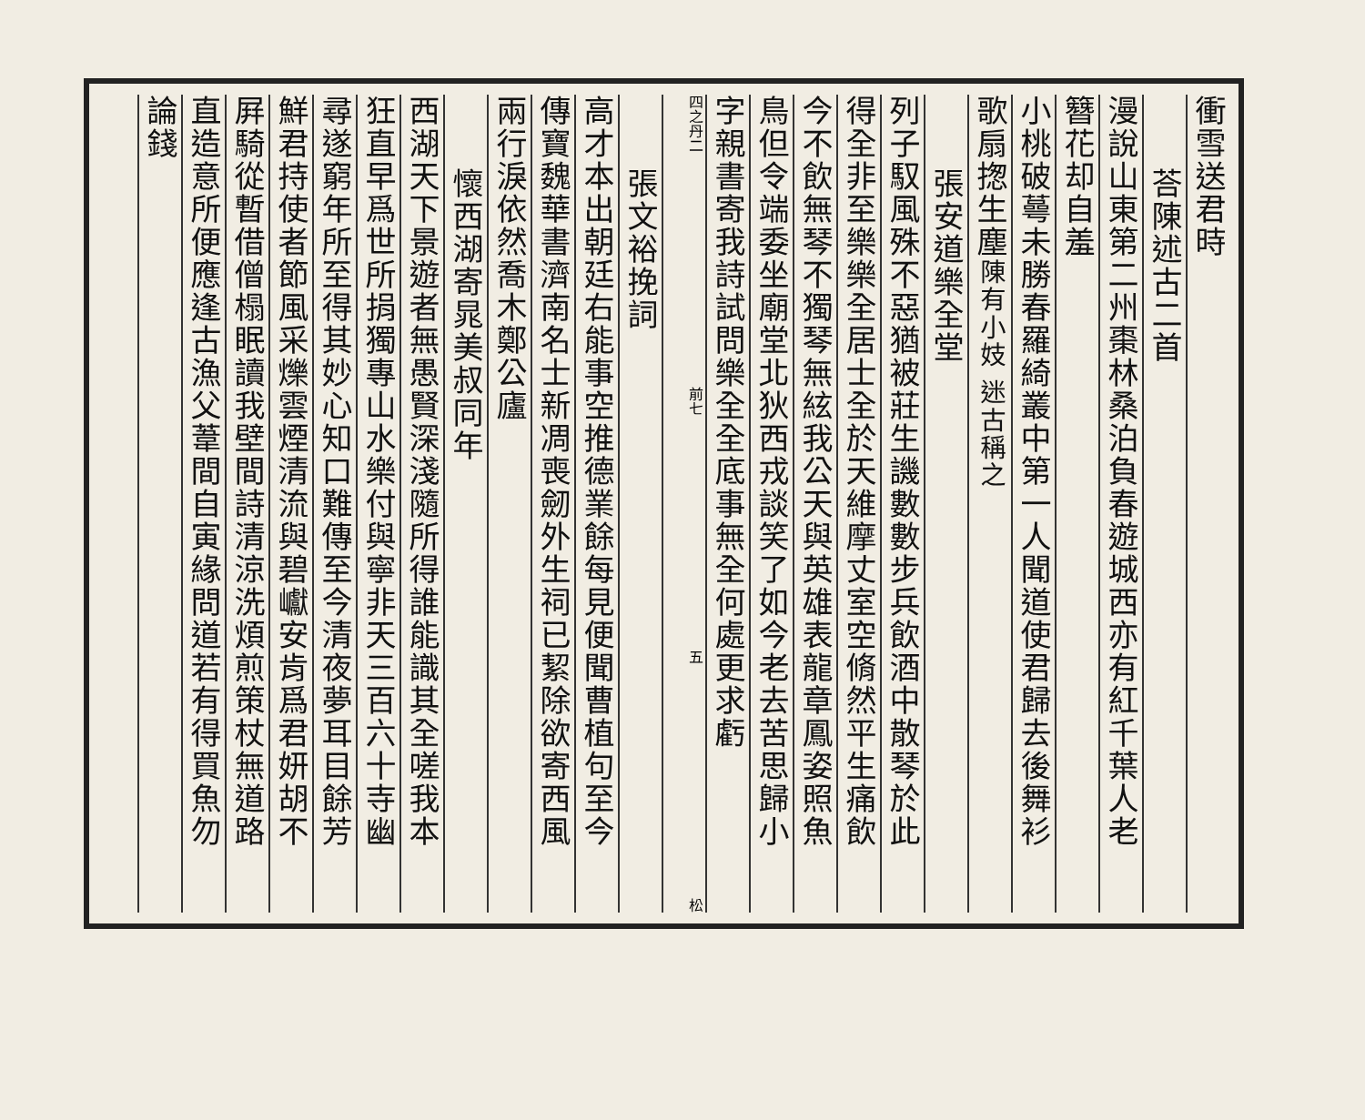衝雪送君時
荅陳述古二首
漫說山東第二州棗林桑泊負春遊城西亦有紅千葉人老
簪花却自羞
小桃破蕚未勝春羅綺叢中第一人聞道使君歸去後舞衫
歌扇揔生塵陳有小妓 迷古稱之
張安道樂全堂
列子馭風殊不惡猶被莊生譏數數步兵飲酒中散琴於此
得全非至樂樂全居士全於天維摩丈室空脩然平生痛飲
今不飲無琴不獨琴無絃我公天與英雄表龍章鳳姿照魚
鳥但令端委坐廟堂北狄西戎談笑了如今老去苦思歸小
字親書寄我詩試問樂全全底事無全何處更求虧
四之丹二 前七 五 松
張文裕挽詞
高才本出朝廷右能事空推德業餘每見便聞曹植句至今
傳寶魏華書濟南名士新凋喪劒外生祠已絜除欲寄西風
兩行淚依然喬木鄭公廬
懷西湖寄晁美叔同年
西湖天下景遊者無愚賢深淺隨所得誰能識其全嗟我本
狂直早爲世所捐獨專山水樂付與寧非天三百六十寺幽
尋遂窮年所至得其妙心知口難傳至今清夜夢耳目餘芳
鮮君持使者節風采爍雲煙清流與碧巘安肯爲君妍胡不
屛騎從暫借僧榻眠讀我壁間詩清涼洗煩煎策杖無道路
直造意所便應逢古漁父葦間自寅緣問道若有得買魚勿
論錢